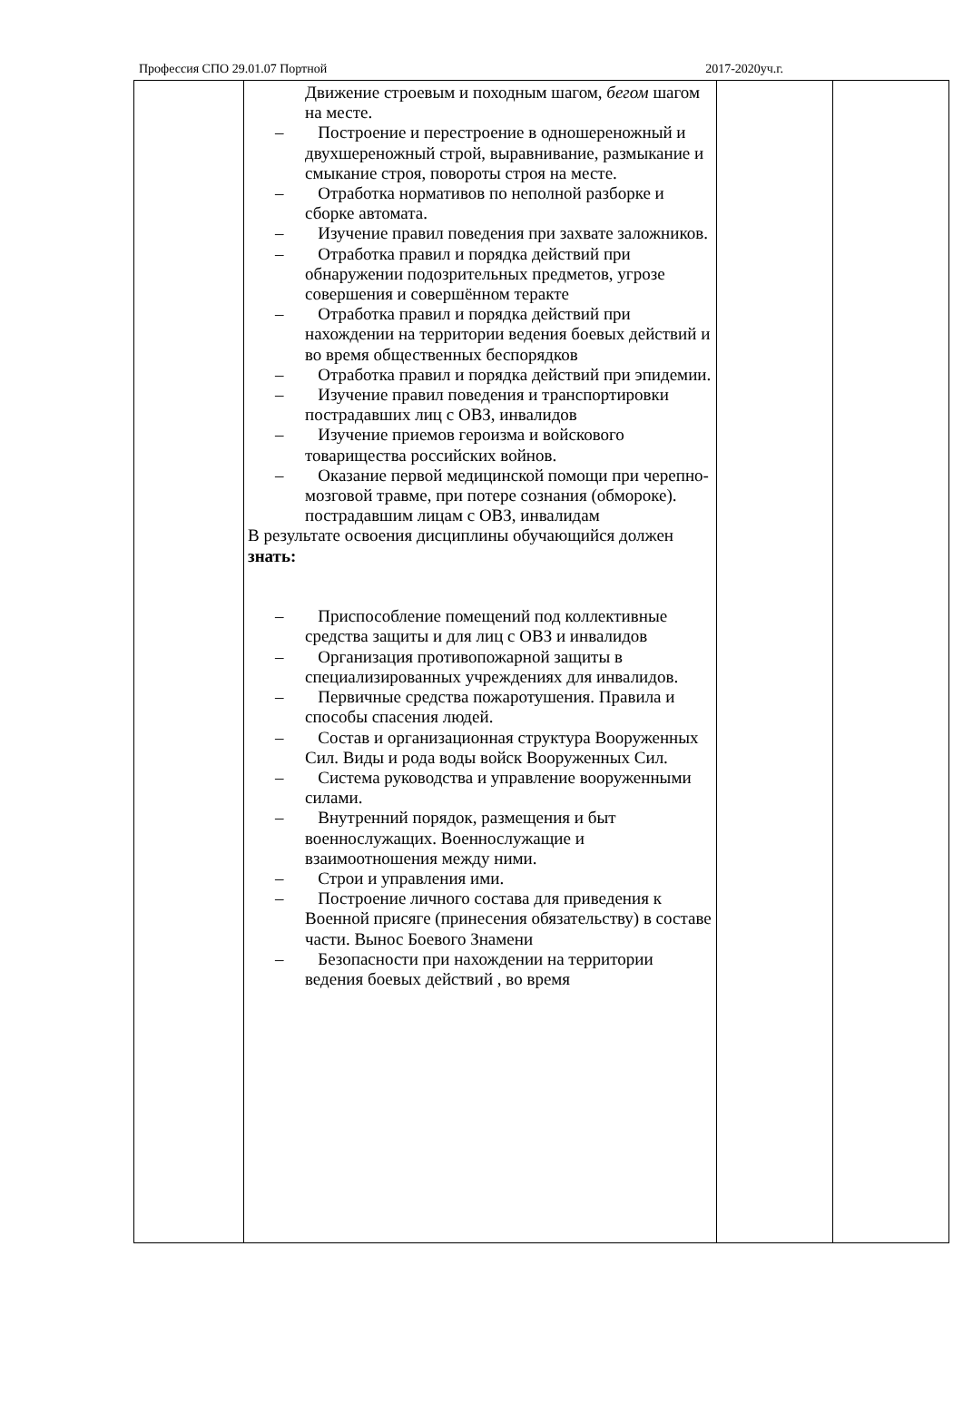Профессия СПО 29.01.07 Портной 2017-2020уч.г.
| | Движение строевым и походным шагом, бегом шагом на месте. – Построение и перестроение в одношереножный и двухшереножный строй, выравнивание, размыкание и смыкание строя, повороты строя на месте. – Отработка нормативов по неполной разборке и сборке автомата. – Изучение правил поведения при захвате заложников. – Отработка правил и порядка действий при обнаружении подозрительных предметов, угрозе совершения и совершённом теракте – Отработка правил и порядка действий при нахождении на территории ведения боевых действий и во время общественных беспорядков – Отработка правил и порядка действий при эпидемии. – Изучение правил поведения и транспортировки пострадавших лиц с ОВЗ, инвалидов – Изучение приемов героизма и войскового товарищества российских войнов. – Оказание первой медицинской помощи при черепно-мозговой травме, при потере сознания (обмороке). пострадавшим лицам с ОВЗ, инвалидам В результате освоения дисциплины обучающийся должен знать: – Приспособление помещений под коллективные средства защиты и для лиц с ОВЗ и инвалидов – Организация противопожарной защиты в специализированных учреждениях для инвалидов. – Первичные средства пожаротушения. Правила и способы спасения людей. – Состав и организационная структура Вооруженных Сил. Виды и рода воды войск Вооруженных Сил. – Система руководства и управление вооруженными силами. – Внутренний порядок, размещения и быт военнослужащих. Военнослужащие и взаимоотношения между ними. – Строи и управления ими. – Построение личного состава для приведения к Военной присяге (принесения обязательству) в составе части. Вынос Боевого Знамени – Безопасности при нахождении на территории ведения боевых действий , во время | | |